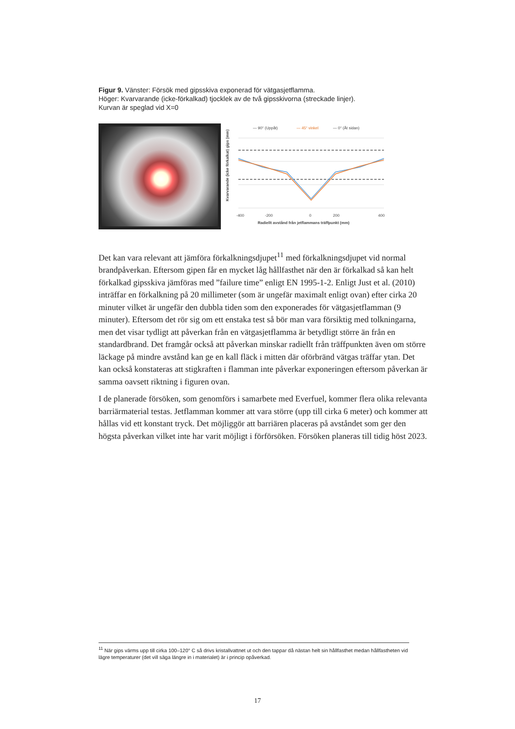Figur 9. Vänster: Försök med gipsskiva exponerad för vätgasjetflamma.
Höger: Kvarvarande (icke-förkalkad) tjocklek av de två gipsskivorna (streckade linjer).
Kurvan är speglad vid X=0
— 90° (Uppåt)
— 45° vinkel
— 0° (Åt sidan)
-400
-200
0
200
400
Radiellt avstånd från jetflammans träffpunkt (mm)
Kvarvarande (icke förkalkat) gips (mm)
Det kan vara relevant att jämföra förkalkningsdjupet<sup>11</sup> med förkalkningsdjupet vid normal brandpåverkan. Eftersom gipen får en mycket låg hållfasthet när den är förkalkad så kan helt förkalkad gipsskiva jämföras med ”failure time” enligt EN 1995-1-2. Enligt Just et al. (2010) inträffar en förkalkning på 20 millimeter (som är ungefär maximalt enligt ovan) efter cirka 20 minuter vilket är ungefär den dubbla tiden som den exponerades för vätgasjetflamman (9 minuter). Eftersom det rör sig om ett enstaka test så bör man vara försiktig med tolkningarna, men det visar tydligt att påverkan från en vätgasjetflamma är betydligt större än från en standardbrand. Det framgår också att påverkan minskar radiellt från träffpunkten även om större läckage på mindre avstånd kan ge en kall fläck i mitten där oförbränd vätgas träffar ytan. Det kan också konstateras att stigkraften i flamman inte påverkar exponeringen eftersom påverkan är samma oavsett riktning i figuren ovan.
I de planerade försöken, som genomförs i samarbete med Everfuel, kommer flera olika relevanta barriärmaterial testas. Jetflamman kommer att vara större (upp till cirka 6 meter) och kommer att hållas vid ett konstant tryck. Det möjliggör att barriären placeras på avståndet som ger den högsta påverkan vilket inte har varit möjligt i förförsöken. Försöken planeras till tidig höst 2023.
<sup>11</sup> När gips värms upp till cirka 100–120° C så drivs kristallvattnet ut och den tappar då nästan helt sin hållfasthet medan hållfastheten vid lägre temperaturer (det vill säga längre in i materialet) är i princip opåverkad.
17